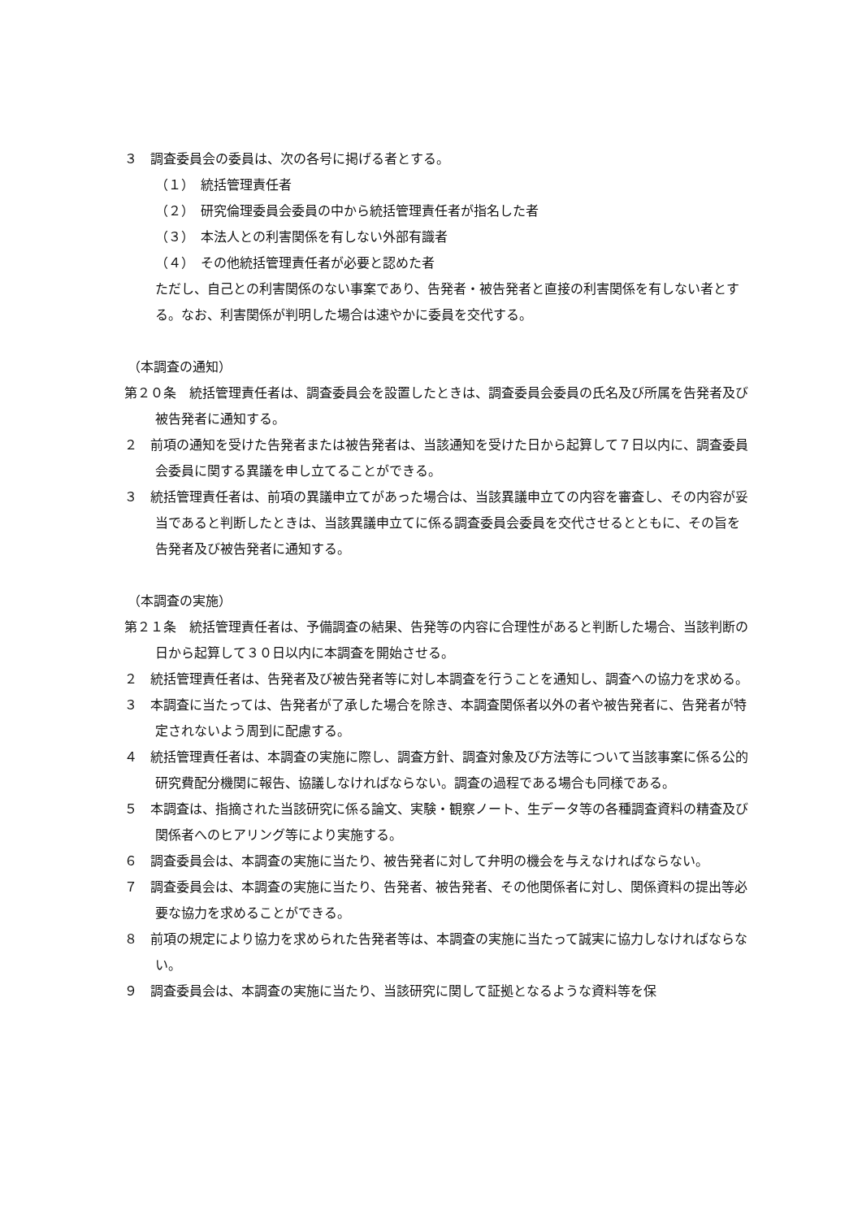３　調査委員会の委員は、次の各号に掲げる者とする。
（１）　統括管理責任者
（２）　研究倫理委員会委員の中から統括管理責任者が指名した者
（３）　本法人との利害関係を有しない外部有識者
（４）　その他統括管理責任者が必要と認めた者
ただし、自己との利害関係のない事案であり、告発者・被告発者と直接の利害関係を有しない者とする。なお、利害関係が判明した場合は速やかに委員を交代する。
（本調査の通知）
第２０条　統括管理責任者は、調査委員会を設置したときは、調査委員会委員の氏名及び所属を告発者及び被告発者に通知する。
２　前項の通知を受けた告発者または被告発者は、当該通知を受けた日から起算して７日以内に、調査委員会委員に関する異議を申し立てることができる。
３　統括管理責任者は、前項の異議申立てがあった場合は、当該異議申立ての内容を審査し、その内容が妥当であると判断したときは、当該異議申立てに係る調査委員会委員を交代させるとともに、その旨を告発者及び被告発者に通知する。
（本調査の実施）
第２１条　統括管理責任者は、予備調査の結果、告発等の内容に合理性があると判断した場合、当該判断の日から起算して３０日以内に本調査を開始させる。
２　統括管理責任者は、告発者及び被告発者等に対し本調査を行うことを通知し、調査への協力を求める。
３　本調査に当たっては、告発者が了承した場合を除き、本調査関係者以外の者や被告発者に、告発者が特定されないよう周到に配慮する。
４　統括管理責任者は、本調査の実施に際し、調査方針、調査対象及び方法等について当該事案に係る公的研究費配分機関に報告、協議しなければならない。調査の過程である場合も同様である。
５　本調査は、指摘された当該研究に係る論文、実験・観察ノート、生データ等の各種調査資料の精査及び関係者へのヒアリング等により実施する。
６　調査委員会は、本調査の実施に当たり、被告発者に対して弁明の機会を与えなければならない。
７　調査委員会は、本調査の実施に当たり、告発者、被告発者、その他関係者に対し、関係資料の提出等必要な協力を求めることができる。
８　前項の規定により協力を求められた告発者等は、本調査の実施に当たって誠実に協力しなければならない。
９　調査委員会は、本調査の実施に当たり、当該研究に関して証拠となるような資料等を保